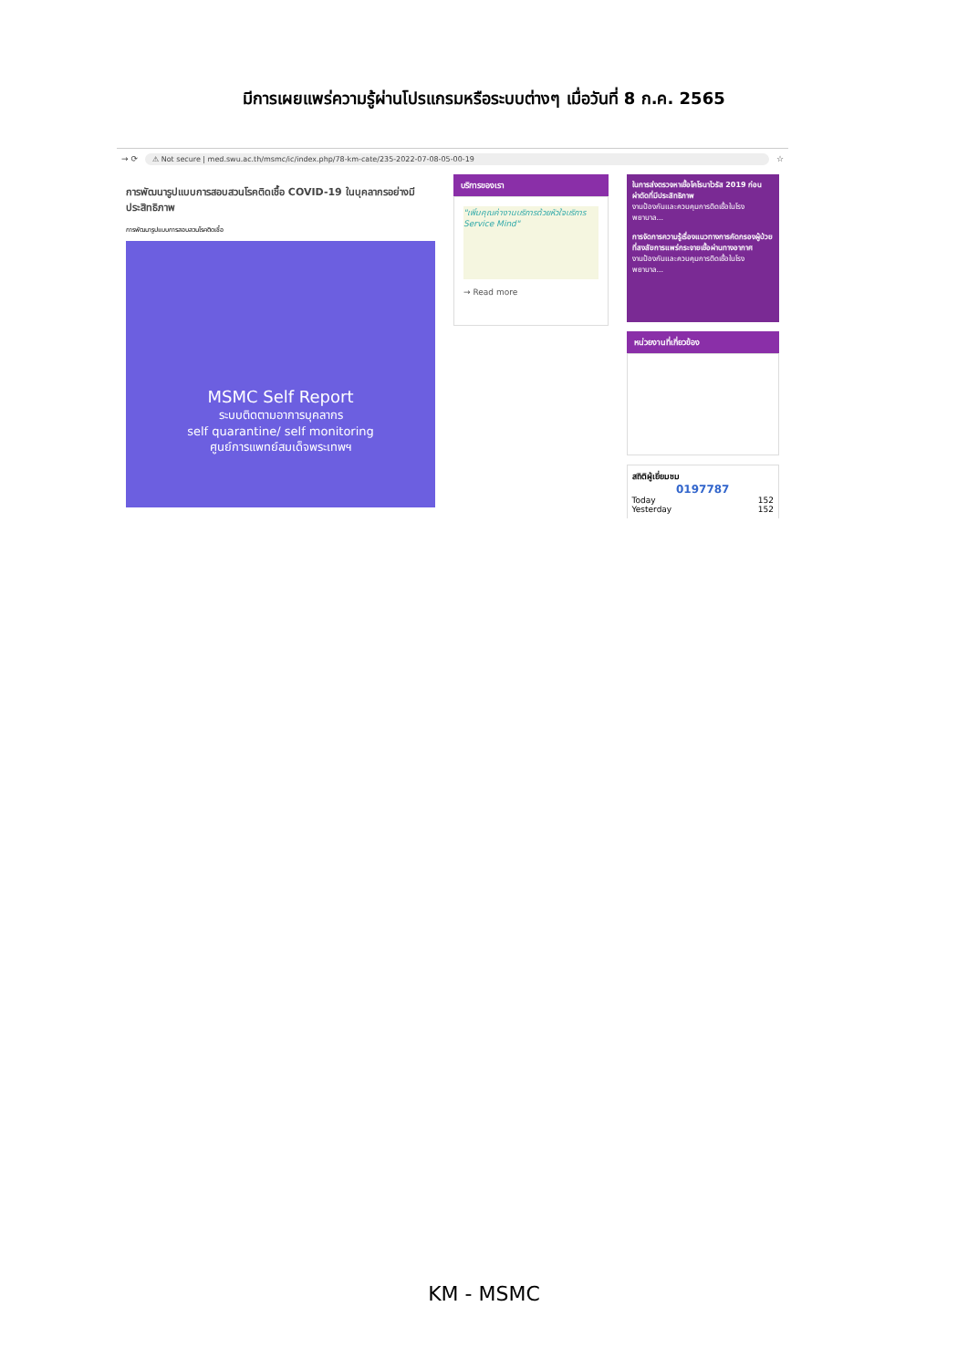มีการเผยแพร่ความรู้ผ่านโปรแกรมหรือระบบต่างๆ เมื่อวันที่ 8 ก.ค. 2565
→ ⟳ ⚠ Not secure | med.swu.ac.th/msmc/ic/index.php/78-km-cate/235-2022-07-08-05-00-19 ☆
การพัฒนารูปแบบการสอบสวนโรคติดเชื้อ COVID-19 ในบุคลากรอย่างมีประสิทธิภาพ
การพัฒนารูปแบบการสอบสวนโรคติดเชื้อ
MSMC Self Report
ระบบติดตามอาการบุคลากร
self quarantine/ self monitoring
ศูนย์การแพทย์สมเด็จพระเทพฯ
บริการของเรา
"เพิ่มคุณค่างานบริการด้วยหัวใจบริการ Service Mind"
→ Read more
ในการส่งตรวจหาเชื้อโคโรนาไวรัส 2019 ก่อนผ่าตัดที่มีประสิทธิภาพ
งานป้องกันและควบคุมการติดเชื้อในโรงพยาบาล...
การจัดการความรู้เรื่องแนวทางการคัดกรองผู้ป่วยที่สงสัยการแพร่กระจายเชื้อผ่านทางอากาศ
งานป้องกันและควบคุมการติดเชื้อในโรงพยาบาล...
หน่วยงานที่เกี่ยวข้อง
สถิติผู้เยี่ยมชม
0197787
Today 152
Yesterday 152
KM - MSMC